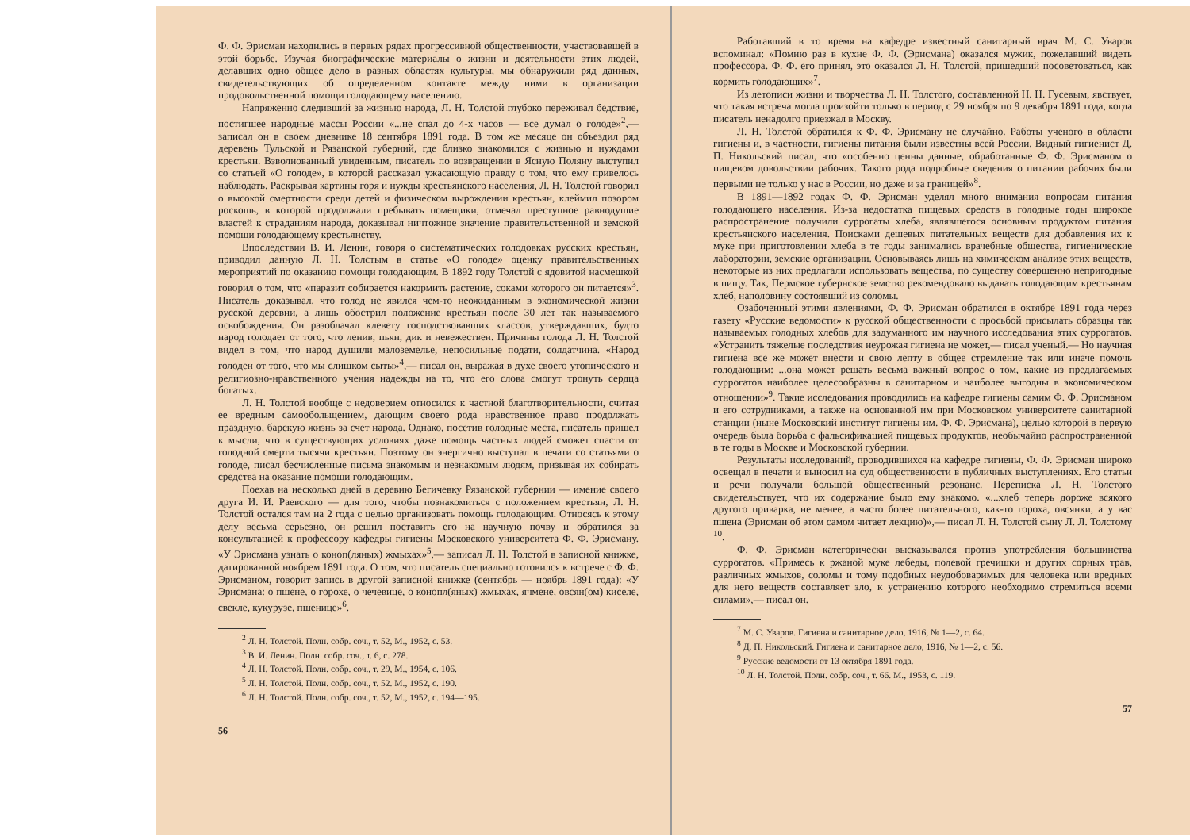Ф. Ф. Эрисман находились в первых рядах прогрессивной общественности, участвовавшей в этой борьбе. Изучая биографические материалы о жизни и деятельности этих людей, делавших одно общее дело в разных областях культуры, мы обнаружили ряд данных, свидетельствующих об определенном контакте между ними в организации продовольственной помощи голодающему населению.
Напряженно следивший за жизнью народа, Л. Н. Толстой глубоко переживал бедствие, постигшее народные массы России «...не спал до 4-х часов — все думал о голоде»<sup>2</sup>,— записал он в своем дневнике 18 сентября 1891 года. В том же месяце он объездил ряд деревень Тульской и Рязанской губерний, где близко знакомился с жизнью и нуждами крестьян. Взволнованный увиденным, писатель по возвращении в Ясную Поляну выступил со статьей «О голоде», в которой рассказал ужасающую правду о том, что ему привелось наблюдать. Раскрывая картины горя и нужды крестьянского населения, Л. Н. Толстой говорил о высокой смертности среди детей и физическом вырождении крестьян, клеймил позором роскошь, в которой продолжали пребывать помещики, отмечал преступное равнодушие властей к страданиям народа, доказывал ничтожное значение правительственной и земской помощи голодающему крестьянству.
Впоследствии В. И. Ленин, говоря о систематических голодовках русских крестьян, приводил данную Л. Н. Толстым в статье «О голоде» оценку правительственных мероприятий по оказанию помощи голодающим. В 1892 году Толстой с ядовитой насмешкой говорил о том, что «паразит собирается накормить растение, соками которого он питается»<sup>3</sup>. Писатель доказывал, что голод не явился чем-то неожиданным в экономической жизни русской деревни, а лишь обострил положение крестьян после 30 лет так называемого освобождения. Он разоблачал клевету господствовавших классов, утверждавших, будто народ голодает от того, что ленив, пьян, дик и невежествен. Причины голода Л. Н. Толстой видел в том, что народ душили малоземелье, непосильные подати, солдатчина. «Народ голоден от того, что мы слишком сыты»<sup>4</sup>,— писал он, выражая в духе своего утопического и религиозно-нравственного учения надежды на то, что его слова смогут тронуть сердца богатых.
Л. Н. Толстой вообще с недоверием относился к частной благотворительности, считая ее вредным самообольщением, дающим своего рода нравственное право продолжать праздную, барскую жизнь за счет народа. Однако, посетив голодные места, писатель пришел к мысли, что в существующих условиях даже помощь частных людей сможет спасти от голодной смерти тысячи крестьян. Поэтому он энергично выступал в печати со статьями о голоде, писал бесчисленные письма знакомым и незнакомым людям, призывая их собирать средства на оказание помощи голодающим.
Поехав на несколько дней в деревню Бегичевку Рязанской губернии — имение своего друга И. И. Раевского — для того, чтобы познакомиться с положением крестьян, Л. Н. Толстой остался там на 2 года с целью организовать помощь голодающим. Относясь к этому делу весьма серьезно, он решил поставить его на научную почву и обратился за консультацией к профессору кафедры гигиены Московского университета Ф. Ф. Эрисману. «У Эрисмана узнать о коноп(ляных) жмыхах»<sup>5</sup>,— записал Л. Н. Толстой в записной книжке, датированной ноябрем 1891 года. О том, что писатель специально готовился к встрече с Ф. Ф. Эрисманом, говорит запись в другой записной книжке (сентябрь — ноябрь 1891 года): «У Эрисмана: о пшене, о горохе, о чечевице, о конопл(яных) жмыхах, ячмене, овсян(ом) киселе, свекле, кукурузе, пшенице»<sup>6</sup>.
<sup>2</sup> Л. Н. Толстой. Полн. собр. соч., т. 52, М., 1952, с. 53.
<sup>3</sup> В. И. Ленин. Полн. собр. соч., т. 6, с. 278.
<sup>4</sup> Л. Н. Толстой. Полн. собр. соч., т. 29, М., 1954, с. 106.
<sup>5</sup> Л. Н. Толстой. Полн. собр. соч., т. 52. М., 1952, с. 190.
<sup>6</sup> Л. Н. Толстой. Полн. собр. соч., т. 52, М., 1952, с. 194—195.
56
Работавший в то время на кафедре известный санитарный врач М. С. Уваров вспоминал: «Помню раз в кухне Ф. Ф. (Эрисмана) оказался мужик, пожелавший видеть профессора. Ф. Ф. его принял, это оказался Л. Н. Толстой, пришедший посоветоваться, как кормить голодающих»<sup>7</sup>.
Из летописи жизни и творчества Л. Н. Толстого, составленной Н. Н. Гусевым, явствует, что такая встреча могла произойти только в период с 29 ноября по 9 декабря 1891 года, когда писатель ненадолго приезжал в Москву.
Л. Н. Толстой обратился к Ф. Ф. Эрисману не случайно. Работы ученого в области гигиены и, в частности, гигиены питания были известны всей России. Видный гигиенист Д. П. Никольский писал, что «особенно ценны данные, обработанные Ф. Ф. Эрисманом о пищевом довольствии рабочих. Такого рода подробные сведения о питании рабочих были первыми не только у нас в России, но даже и за границей»<sup>8</sup>.
В 1891—1892 годах Ф. Ф. Эрисман уделял много внимания вопросам питания голодающего населения. Из-за недостатка пищевых средств в голодные годы широкое распространение получили суррогаты хлеба, являвшегося основным продуктом питания крестьянского населения. Поисками дешевых питательных веществ для добавления их к муке при приготовлении хлеба в те годы занимались врачебные общества, гигиенические лаборатории, земские организации. Основываясь лишь на химическом анализе этих веществ, некоторые из них предлагали использовать вещества, по существу совершенно непригодные в пищу. Так, Пермское губернское земство рекомендовало выдавать голодающим крестьянам хлеб, наполовину состоявший из соломы.
Озабоченный этими явлениями, Ф. Ф. Эрисман обратился в октябре 1891 года через газету «Русские ведомости» к русской общественности с просьбой присылать образцы так называемых голодных хлебов для задуманного им научного исследования этих суррогатов. «Устранить тяжелые последствия неурожая гигиена не может,— писал ученый.— Но научная гигиена все же может внести и свою лепту в общее стремление так или иначе помочь голодающим: ...она может решать весьма важный вопрос о том, какие из предлагаемых суррогатов наиболее целесообразны в санитарном и наиболее выгодны в экономическом отношении»<sup>9</sup>. Такие исследования проводились на кафедре гигиены самим Ф. Ф. Эрисманом и его сотрудниками, а также на основанной им при Московском университете санитарной станции (ныне Московский институт гигиены им. Ф. Ф. Эрисмана), целью которой в первую очередь была борьба с фальсификацией пищевых продуктов, необычайно распространенной в те годы в Москве и Московской губернии.
Результаты исследований, проводившихся на кафедре гигиены, Ф. Ф. Эрисман широко освещал в печати и выносил на суд общественности в публичных выступлениях. Его статьи и речи получали большой общественный резонанс. Переписка Л. Н. Толстого свидетельствует, что их содержание было ему знакомо. «...хлеб теперь дороже всякого другого приварка, не менее, а часто более питательного, как-то гороха, овсянки, а у вас пшена (Эрисман об этом самом читает лекцию)»,— писал Л. Н. Толстой сыну Л. Л. Толстому <sup>10</sup>.
Ф. Ф. Эрисман категорически высказывался против употребления большинства суррогатов. «Примесь к ржаной муке лебеды, полевой гречишки и других сорных трав, различных жмыхов, соломы и тому подобных неудобоваримых для человека или вредных для него веществ составляет зло, к устранению которого необходимо стремиться всеми силами»,— писал он.
<sup>7</sup> М. С. Уваров. Гигиена и санитарное дело, 1916, № 1—2, с. 64.
<sup>8</sup> Д. П. Никольский. Гигиена и санитарное дело, 1916, № 1—2, с. 56.
<sup>9</sup> Русские ведомости от 13 октября 1891 года.
<sup>10</sup> Л. Н. Толстой. Полн. собр. соч., т. 66. М., 1953, с. 119.
57